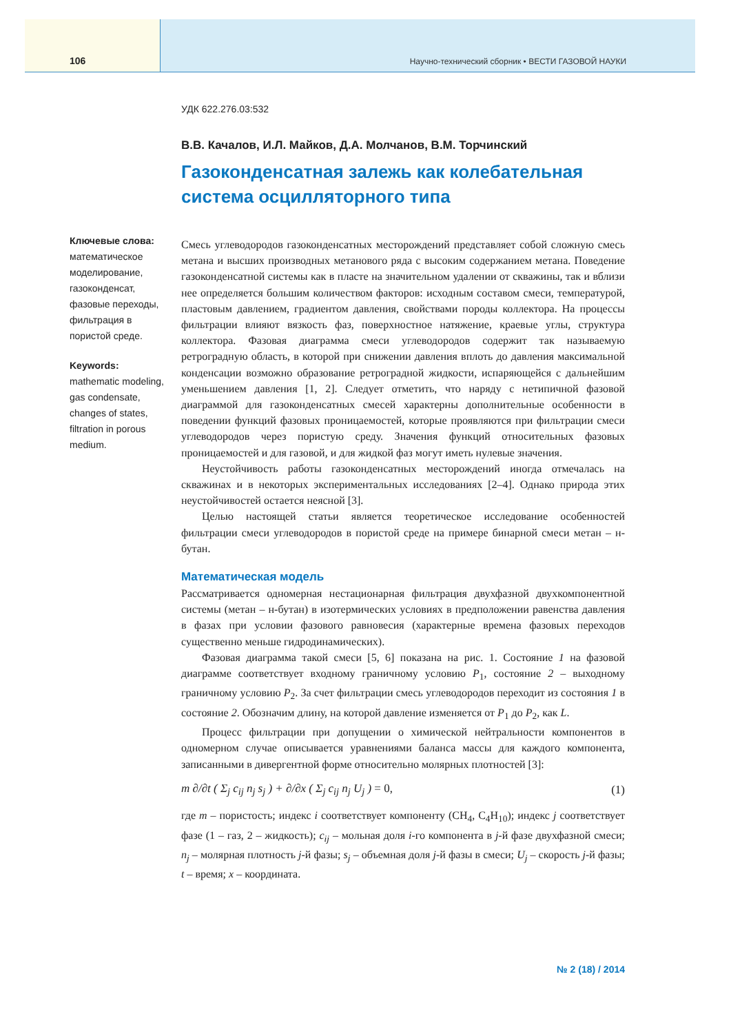106
Научно-технический сборник • ВЕСТИ ГАЗОВОЙ НАУКИ
УДК 622.276.03:532
В.В. Качалов, И.Л. Майков, Д.А. Молчанов, В.М. Торчинский
Газоконденсатная залежь как колебательная система осцилляторного типа
Смесь углеводородов газоконденсатных месторождений представляет собой сложную смесь метана и высших производных метанового ряда с высоким содержанием метана. Поведение газоконденсатной системы как в пласте на значительном удалении от скважины, так и вблизи нее определяется большим количеством факторов: исходным составом смеси, температурой, пластовым давлением, градиентом давления, свойствами породы коллектора. На процессы фильтрации влияют вязкость фаз, поверхностное натяжение, краевые углы, структура коллектора. Фазовая диаграмма смеси углеводородов содержит так называемую ретроградную область, в которой при снижении давления вплоть до давления максимальной конденсации возможно образование ретроградной жидкости, испаряющейся с дальнейшим уменьшением давления [1, 2]. Следует отметить, что наряду с нетипичной фазовой диаграммой для газоконденсатных смесей характерны дополнительные особенности в поведении функций фазовых проницаемостей, которые проявляются при фильтрации смеси углеводородов через пористую среду. Значения функций относительных фазовых проницаемостей и для газовой, и для жидкой фаз могут иметь нулевые значения.
Неустойчивость работы газоконденсатных месторождений иногда отмечалась на скважинах и в некоторых экспериментальных исследованиях [2–4]. Однако природа этих неустойчивостей остается неясной [3].
Целью настоящей статьи является теоретическое исследование особенностей фильтрации смеси углеводородов в пористой среде на примере бинарной смеси метан – н-бутан.
Математическая модель
Рассматривается одномерная нестационарная фильтрация двухфазной двухкомпонентной системы (метан – н-бутан) в изотермических условиях в предположении равенства давления в фазах при условии фазового равновесия (характерные времена фазовых переходов существенно меньше гидродинамических).
Фазовая диаграмма такой смеси [5, 6] показана на рис. 1. Состояние 1 на фазовой диаграмме соответствует входному граничному условию P<sub>1</sub>, состояние 2 – выходному граничному условию P<sub>2</sub>. За счет фильтрации смесь углеводородов переходит из состояния 1 в состояние 2. Обозначим длину, на которой давление изменяется от P<sub>1</sub> до P<sub>2</sub>, как L.
Процесс фильтрации при допущении о химической нейтральности компонентов в одномерном случае описывается уравнениями баланса массы для каждого компонента, записанными в дивергентной форме относительно молярных плотностей [3]:
m ∂/∂t ( Σ<sub>j</sub> c<sub>ij</sub> n<sub>j</sub> s<sub>j</sub> ) + ∂/∂x ( Σ<sub>j</sub> c<sub>ij</sub> n<sub>j</sub> U<sub>j</sub> ) = 0, (1)
где m – пористость; индекс i соответствует компоненту (CH<sub>4</sub>, C<sub>4</sub>H<sub>10</sub>); индекс j соответствует фазе (1 – газ, 2 – жидкость); c<sub>ij</sub> – мольная доля i-го компонента в j-й фазе двухфазной смеси; n<sub>j</sub> – молярная плотность j-й фазы; s<sub>j</sub> – объемная доля j-й фазы в смеси; U<sub>j</sub> – скорость j-й фазы; t – время; x – координата.
Ключевые слова:
математическое моделирование, газоконденсат, фазовые переходы, фильтрация в пористой среде.
Keywords:
mathematic modeling, gas condensate, changes of states, filtration in porous medium.
№ 2 (18) / 2014